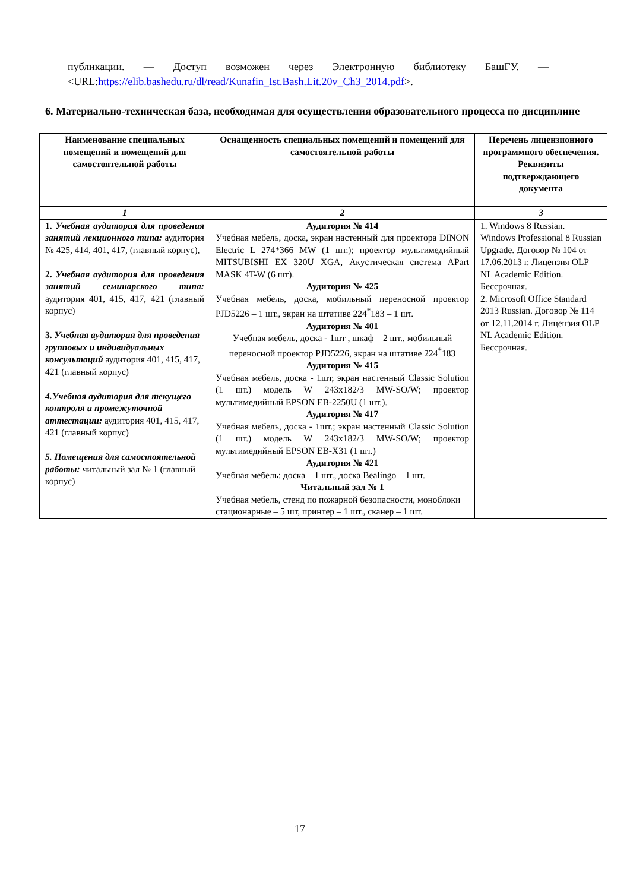публикации. — Доступ возможен через Электронную библиотеку БашГУ. — <URL:https://elib.bashedu.ru/dl/read/Kunafin_Ist.Bash.Lit.20v_Ch3_2014.pdf>.
6. Материально-техническая база, необходимая для осуществления образовательного процесса по дисциплине
| Наименование специальных помещений и помещений для самостоятельной работы | Оснащенность специальных помещений и помещений для самостоятельной работы | Перечень лицензионного программного обеспечения. Реквизиты подтверждающего документа |
| --- | --- | --- |
| 1 | 2 | 3 |
| 1. Учебная аудитория для проведения занятий лекционного типа: аудитория № 425, 414, 401, 417, (главный корпус), 2. Учебная аудитория для проведения занятий семинарского типа: аудитория 401, 415, 417, 421 (главный корпус) 3. Учебная аудитория для проведения групповых и индивидуальных консультаций аудитория 401, 415, 417, 421 (главный корпус) 4.Учебная аудитория для текущего контроля и промежуточной аттестации: аудитория 401, 415, 417, 421 (главный корпус) 5. Помещения для самостоятельной работы: читальный зал № 1 (главный корпус) | Аудитория № 414 Учебная мебель, доска, экран настенный для проектора DINON Electric L 274*366 MW (1 шт.); проектор мультимедийный MITSUBISHI EX 320U XGA, Акустическая система APart MASK 4T-W (6 шт). Аудитория № 425 Учебная мебель, доска, мобильный переносной проектор PJD5226 – 1 шт., экран на штативе 224<sup>*</sup>183 – 1 шт. Аудитория № 401 Учебная мебель, доска - 1шт , шкаф – 2 шт., мобильный переносной проектор PJD5226, экран на штативе 224<sup>*</sup>183 Аудитория № 415 Учебная мебель, доска - 1шт, экран настенный Classic Solution (1 шт.) модель W 243x182/3 MW-SO/W; проектор мультимедийный EPSON EB-2250U (1 шт.). Аудитория № 417 Учебная мебель, доска - 1шт.; экран настенный Classic Solution (1 шт.) модель W 243x182/3 MW-SO/W; проектор мультимедийный EPSON EB-X31 (1 шт.) Аудитория № 421 Учебная мебель: доска – 1 шт., доска Bealingo – 1 шт. Читальный зал № 1 Учебная мебель, стенд по пожарной безопасности, моноблоки стационарные – 5 шт, принтер – 1 шт., сканер – 1 шт. | 1. Windows 8 Russian. Windows Professional 8 Russian Upgrade. Договор № 104 от 17.06.2013 г. Лицензия OLP NL Academic Edition. Бессрочная. 2. Microsoft Office Standard 2013 Russian. Договор № 114 от 12.11.2014 г. Лицензия OLP NL Academic Edition. Бессрочная. |
17